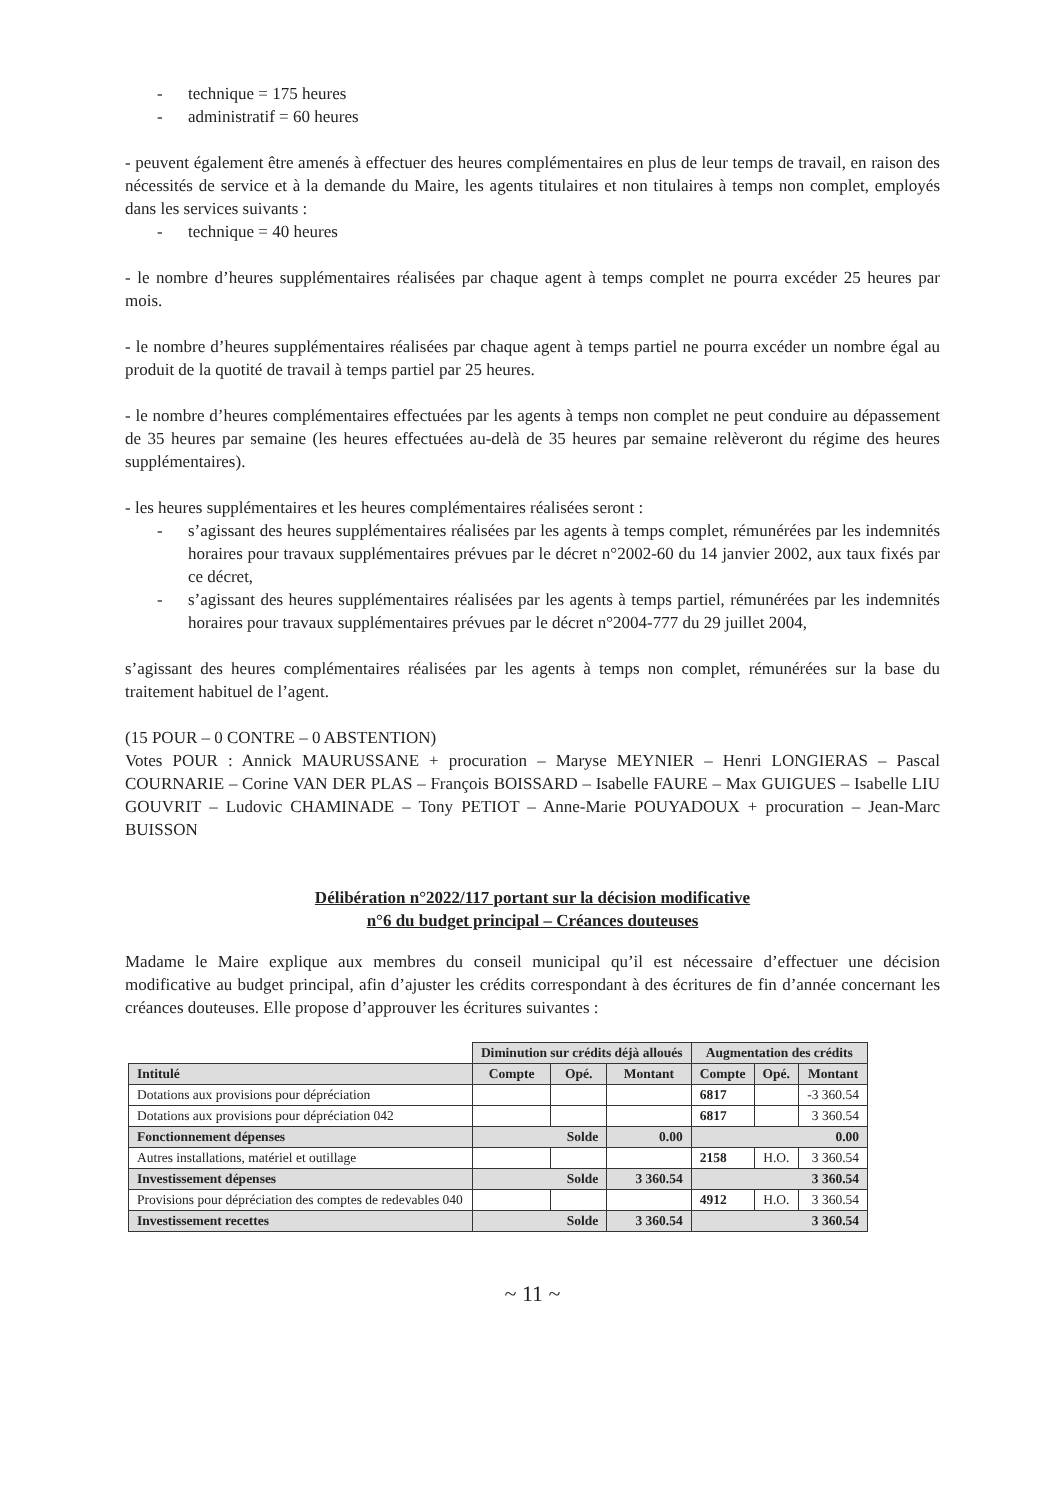- technique = 175 heures
- administratif = 60 heures
- peuvent également être amenés à effectuer des heures complémentaires en plus de leur temps de travail, en raison des nécessités de service et à la demande du Maire, les agents titulaires et non titulaires à temps non complet, employés dans les services suivants :
- technique = 40 heures
- le nombre d’heures supplémentaires réalisées par chaque agent à temps complet ne pourra excéder 25 heures par mois.
- le nombre d’heures supplémentaires réalisées par chaque agent à temps partiel ne pourra excéder un nombre égal au produit de la quotité de travail à temps partiel par 25 heures.
- le nombre d’heures complémentaires effectuées par les agents à temps non complet ne peut conduire au dépassement de 35 heures par semaine (les heures effectuées au-delà de 35 heures par semaine relèveront du régime des heures supplémentaires).
- les heures supplémentaires et les heures complémentaires réalisées seront :
- s’agissant des heures supplémentaires réalisées par les agents à temps complet, rémunérées par les indemnités horaires pour travaux supplémentaires prévues par le décret n°2002-60 du 14 janvier 2002, aux taux fixés par ce décret,
- s’agissant des heures supplémentaires réalisées par les agents à temps partiel, rémunérées par les indemnités horaires pour travaux supplémentaires prévues par le décret n°2004-777 du 29 juillet 2004,
s’agissant des heures complémentaires réalisées par les agents à temps non complet, rémunérées sur la base du traitement habituel de l’agent.
(15 POUR – 0 CONTRE – 0 ABSTENTION)
Votes POUR : Annick MAURUSSANE + procuration – Maryse MEYNIER – Henri LONGIERAS – Pascal COURNARIE – Corine VAN DER PLAS – François BOISSARD – Isabelle FAURE – Max GUIGUES – Isabelle LIU GOUVRIT – Ludovic CHAMINADE – Tony PETIOT – Anne-Marie POUYADOUX + procuration – Jean-Marc BUISSON
Délibération n°2022/117 portant sur la décision modificative
n°6 du budget principal – Créances douteuses
Madame le Maire explique aux membres du conseil municipal qu’il est nécessaire d’effectuer une décision modificative au budget principal, afin d’ajuster les crédits correspondant à des écritures de fin d’année concernant les créances douteuses. Elle propose d’approuver les écritures suivantes :
| | Diminution sur crédits déjà alloués | | | Augmentation des crédits | | |
| Intitulé | Compte | Opé. | Montant | Compte | Opé. | Montant |
| Dotations aux provisions pour dépréciation | | | | 6817 | | -3 360.54 |
| Dotations aux provisions pour dépréciation 042 | | | | 6817 | | 3 360.54 |
| Fonctionnement dépenses | Solde | | 0.00 | 0.00 | | |
| Autres installations, matériel et outillage | | | | 2158 | H.O. | 3 360.54 |
| Investissement dépenses | Solde | | 3 360.54 | 3 360.54 | | |
| Provisions pour dépréciation des comptes de redevables 040 | | | | 4912 | H.O. | 3 360.54 |
| Investissement recettes | Solde | | 3 360.54 | 3 360.54 | | |
~ 11 ~